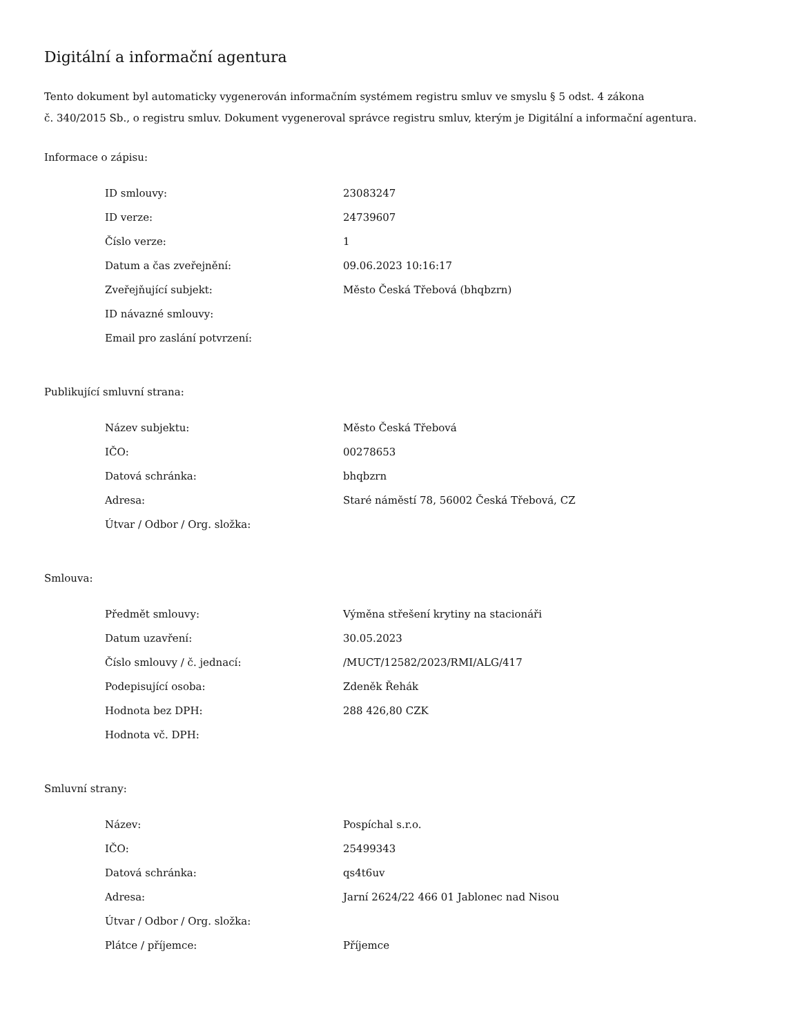Digitální a informační agentura
Tento dokument byl automaticky vygenerován informačním systémem registru smluv ve smyslu § 5 odst. 4 zákona
č. 340/2015 Sb., o registru smluv. Dokument vygeneroval správce registru smluv, kterým je Digitální a informační agentura.
Informace o zápisu:
| ID smlouvy: | 23083247 |
| ID verze: | 24739607 |
| Číslo verze: | 1 |
| Datum a čas zveřejnění: | 09.06.2023 10:16:17 |
| Zveřejňující subjekt: | Město Česká Třebová (bhqbzrn) |
| ID návazné smlouvy: | |
| Email pro zaslání potvrzení: | |
Publikující smluvní strana:
| Název subjektu: | Město Česká Třebová |
| IČO: | 00278653 |
| Datová schránka: | bhqbzrn |
| Adresa: | Staré náměstí 78, 56002 Česká Třebová, CZ |
| Útvar / Odbor / Org. složka: | |
Smlouva:
| Předmět smlouvy: | Výměna střešení krytiny na stacionáři |
| Datum uzavření: | 30.05.2023 |
| Číslo smlouvy / č. jednací: | /MUCT/12582/2023/RMI/ALG/417 |
| Podepisující osoba: | Zdeněk Řehák |
| Hodnota bez DPH: | 288 426,80 CZK |
| Hodnota vč. DPH: | |
Smluvní strany:
| Název: | Pospíchal s.r.o. |
| IČO: | 25499343 |
| Datová schránka: | qs4t6uv |
| Adresa: | Jarní 2624/22 466 01 Jablonec nad Nisou |
| Útvar / Odbor / Org. složka: | |
| Plátce / příjemce: | Příjemce |